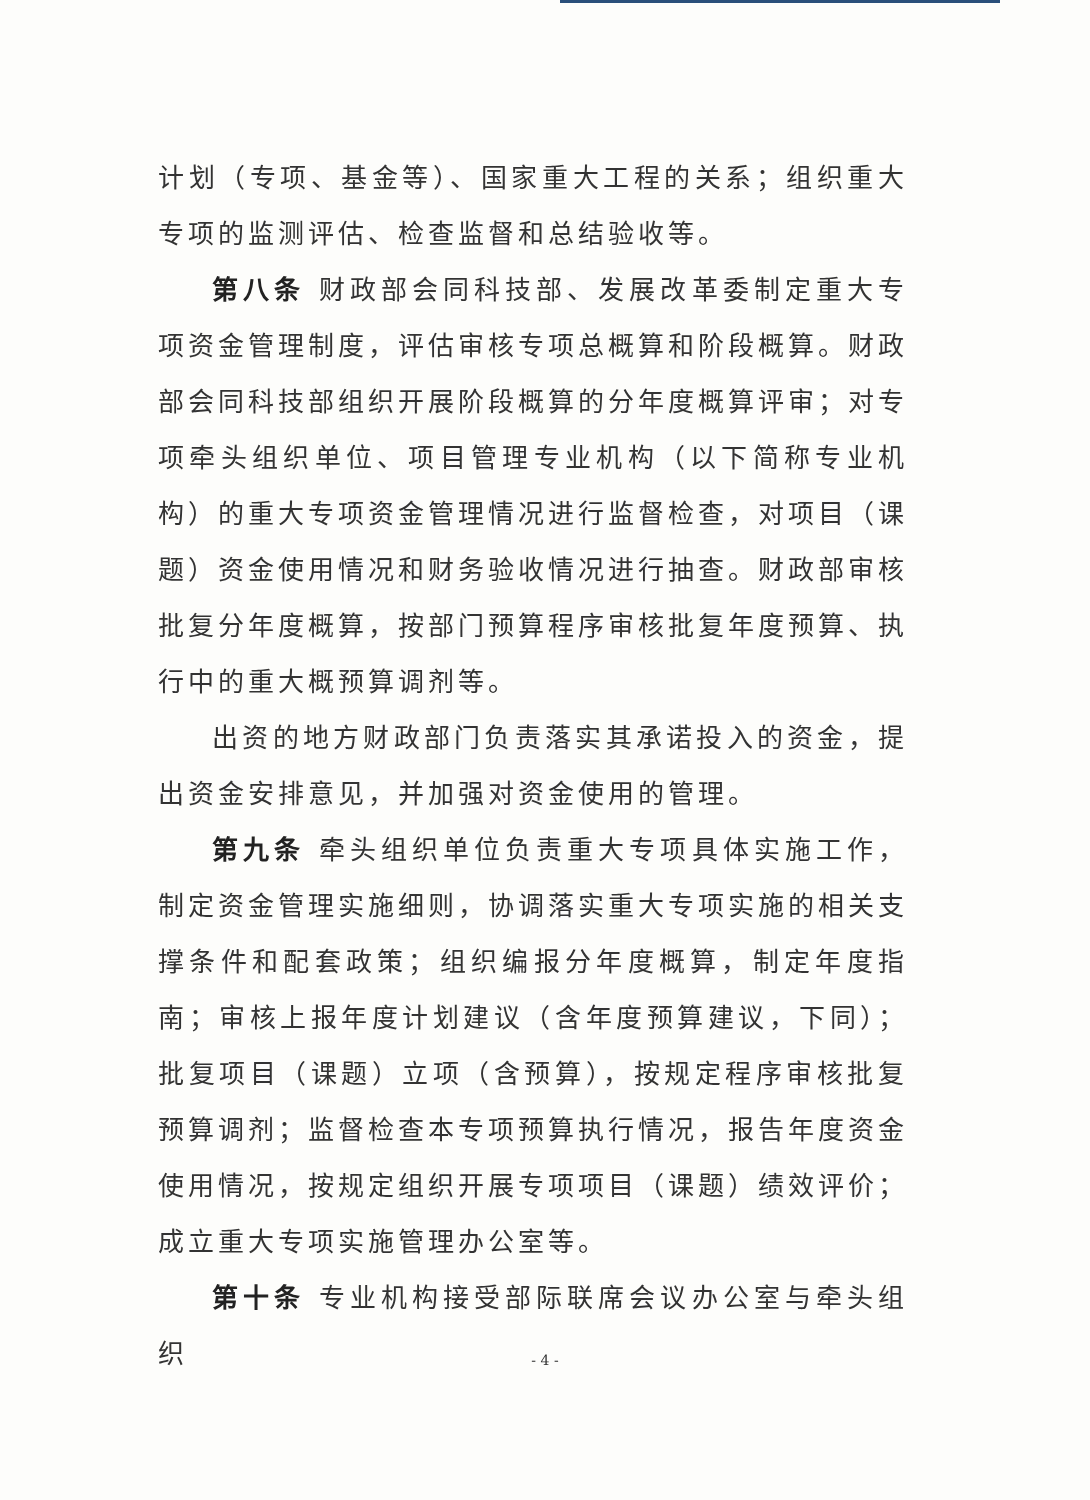计划（专项、基金等）、国家重大工程的关系；组织重大专项的监测评估、检查监督和总结验收等。
第八条 财政部会同科技部、发展改革委制定重大专项资金管理制度，评估审核专项总概算和阶段概算。财政部会同科技部组织开展阶段概算的分年度概算评审；对专项牵头组织单位、项目管理专业机构（以下简称专业机构）的重大专项资金管理情况进行监督检查，对项目（课题）资金使用情况和财务验收情况进行抽查。财政部审核批复分年度概算，按部门预算程序审核批复年度预算、执行中的重大概预算调剂等。
出资的地方财政部门负责落实其承诺投入的资金，提出资金安排意见，并加强对资金使用的管理。
第九条 牵头组织单位负责重大专项具体实施工作，制定资金管理实施细则，协调落实重大专项实施的相关支撑条件和配套政策；组织编报分年度概算，制定年度指南；审核上报年度计划建议（含年度预算建议，下同）；批复项目（课题）立项（含预算），按规定程序审核批复预算调剂；监督检查本专项预算执行情况，报告年度资金使用情况，按规定组织开展专项项目（课题）绩效评价；成立重大专项实施管理办公室等。
第十条 专业机构接受部际联席会议办公室与牵头组织
- 4 -